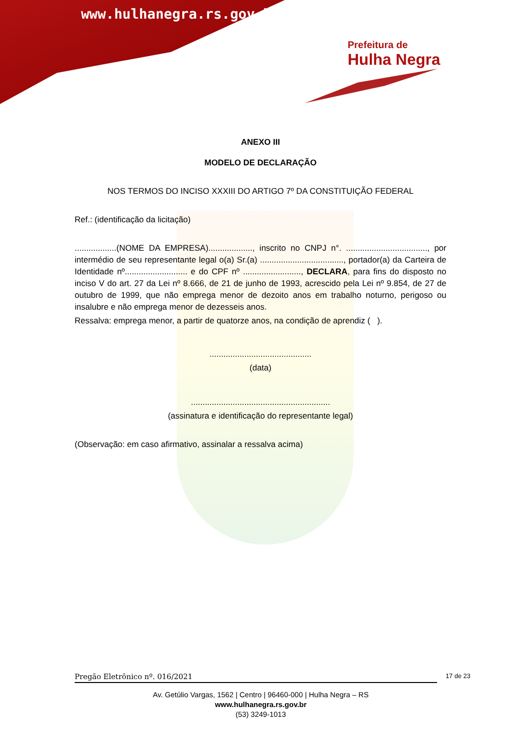www.hulhanegra.rs.gov.br
Prefeitura de
Hulha Negra
ANEXO III
MODELO DE DECLARAÇÃO
NOS TERMOS DO INCISO XXXIII DO ARTIGO 7º DA CONSTITUIÇÃO FEDERAL
Ref.: (identificação da licitação)
..................(NOME DA EMPRESA)..................., inscrito no CNPJ n°. ..................................., por intermédio de seu representante legal o(a) Sr.(a) ...................................., portador(a) da Carteira de Identidade nº........................... e do CPF nº ........................., DECLARA, para fins do disposto no inciso V do art. 27 da Lei nº 8.666, de 21 de junho de 1993, acrescido pela Lei nº 9.854, de 27 de outubro de 1999, que não emprega menor de dezoito anos em trabalho noturno, perigoso ou insalubre e não emprega menor de dezesseis anos.
Ressalva: emprega menor, a partir de quatorze anos, na condição de aprendiz ( ).
............................................
(data)
............................................................
(assinatura e identificação do representante legal)
(Observação: em caso afirmativo, assinalar a ressalva acima)
Pregão Eletrônico nº. 016/2021 17 de 23
Av. Getúlio Vargas, 1562 | Centro | 96460-000 | Hulha Negra – RS
www.hulhanegra.rs.gov.br
(53) 3249-1013